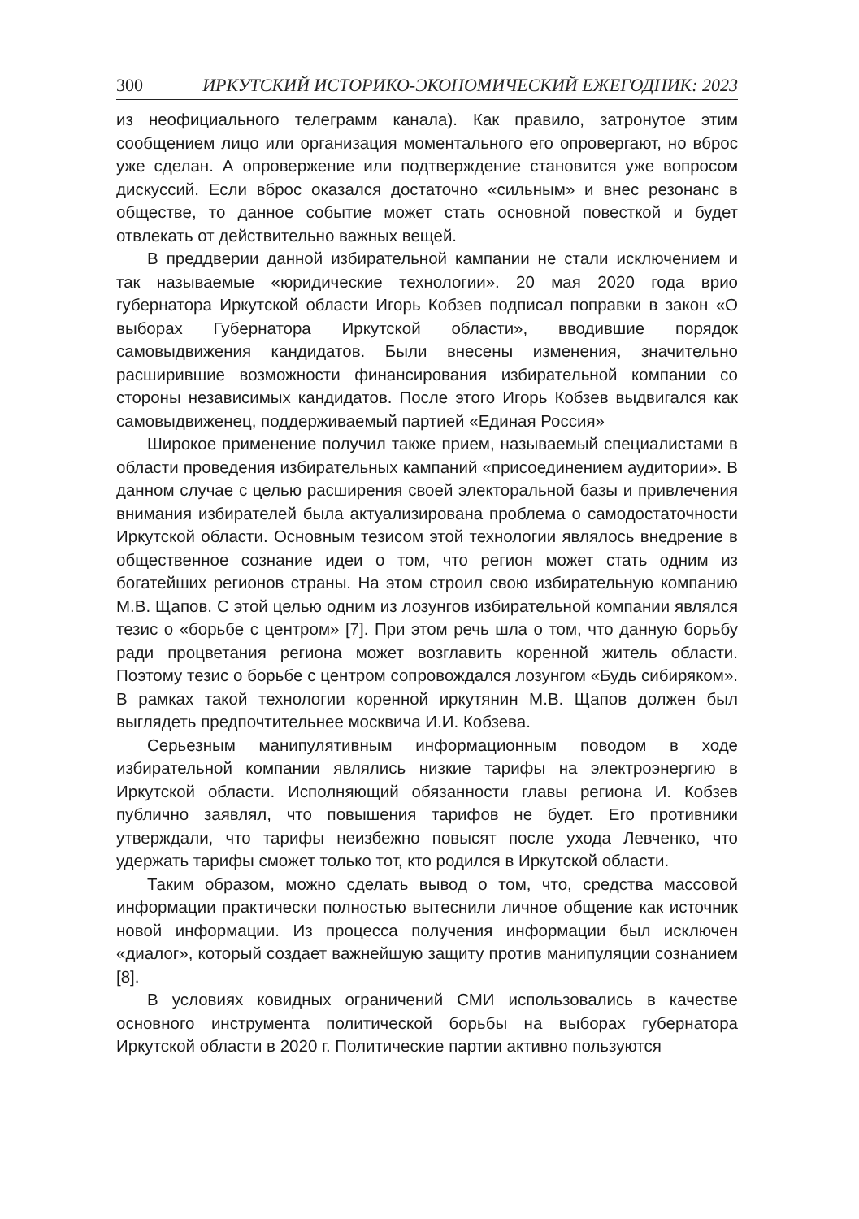300 ИРКУТСКИЙ ИСТОРИКО-ЭКОНОМИЧЕСКИЙ ЕЖЕГОДНИК: 2023
из неофициального телеграмм канала). Как правило, затронутое этим сообщением лицо или организация моментального его опровергают, но вброс уже сделан. А опровержение или подтверждение становится уже вопросом дискуссий. Если вброс оказался достаточно «сильным» и внес резонанс в обществе, то данное событие может стать основной повесткой и будет отвлекать от действительно важных вещей.
В преддверии данной избирательной кампании не стали исключением и так называемые «юридические технологии». 20 мая 2020 года врио губернатора Иркутской области Игорь Кобзев подписал поправки в закон «О выборах Губернатора Иркутской области», вводившие порядок самовыдвижения кандидатов. Были внесены изменения, значительно расширившие возможности финансирования избирательной компании со стороны независимых кандидатов. После этого Игорь Кобзев выдвигался как самовыдвиженец, поддерживаемый партией «Единая Россия»
Широкое применение получил также прием, называемый специалистами в области проведения избирательных кампаний «присоединением аудитории». В данном случае с целью расширения своей электоральной базы и привлечения внимания избирателей была актуализирована проблема о самодостаточности Иркутской области. Основным тезисом этой технологии являлось внедрение в общественное сознание идеи о том, что регион может стать одним из богатейших регионов страны. На этом строил свою избирательную компанию М.В. Щапов. С этой целью одним из лозунгов избирательной компании являлся тезис о «борьбе с центром» [7]. При этом речь шла о том, что данную борьбу ради процветания региона может возглавить коренной житель области. Поэтому тезис о борьбе с центром сопровождался лозунгом «Будь сибиряком». В рамках такой технологии коренной иркутянин М.В. Щапов должен был выглядеть предпочтительнее москвича И.И. Кобзева.
Серьезным манипулятивным информационным поводом в ходе избирательной компании являлись низкие тарифы на электроэнергию в Иркутской области. Исполняющий обязанности главы региона И. Кобзев публично заявлял, что повышения тарифов не будет. Его противники утверждали, что тарифы неизбежно повысят после ухода Левченко, что удержать тарифы сможет только тот, кто родился в Иркутской области.
Таким образом, можно сделать вывод о том, что, средства массовой информации практически полностью вытеснили личное общение как источник новой информации. Из процесса получения информации был исключен «диалог», который создает важнейшую защиту против манипуляции сознанием [8].
В условиях ковидных ограничений СМИ использовались в качестве основного инструмента политической борьбы на выборах губернатора Иркутской области в 2020 г. Политические партии активно пользуются